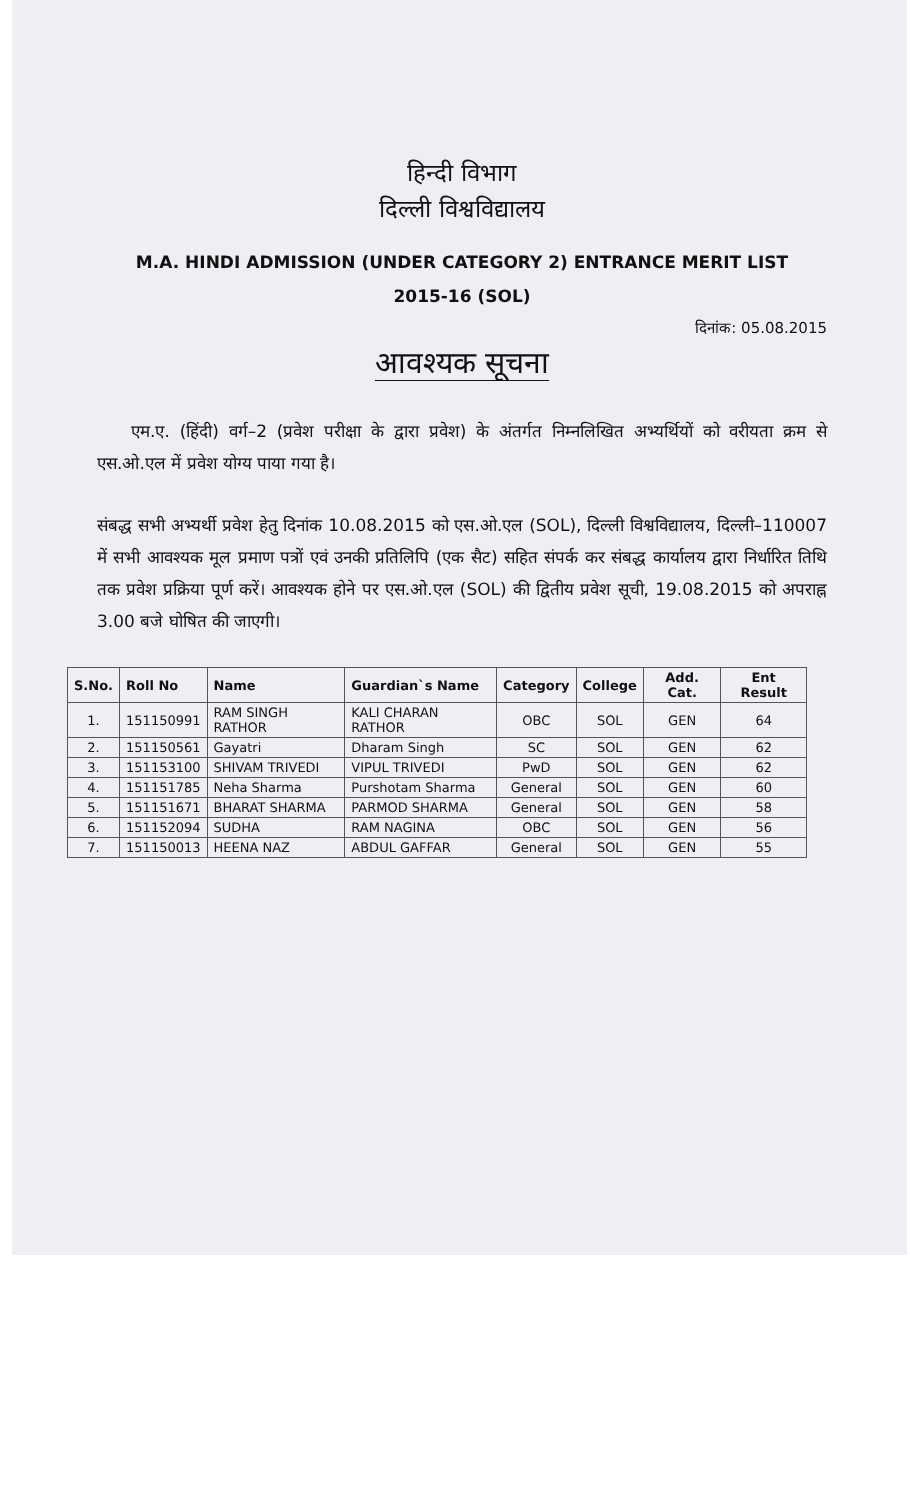हिन्दी विभाग
दिल्ली विश्वविद्यालय
M.A. HINDI ADMISSION (UNDER CATEGORY 2) ENTRANCE MERIT LIST
2015-16 (SOL)
दिनांक: 05.08.2015
आवश्यक सूचना
  एम.ए. (हिंदी) वर्ग–2 (प्रवेश परीक्षा के द्वारा प्रवेश) के अंतर्गत निम्नलिखित अभ्यर्थियों को वरीयता क्रम से एस.ओ.एल में प्रवेश योग्य पाया गया है।
संबद्ध सभी अभ्यर्थी प्रवेश हेतु दिनांक 10.08.2015 को एस.ओ.एल (SOL), दिल्ली विश्वविद्यालय, दिल्ली–110007 में सभी आवश्यक मूल प्रमाण पत्रों एवं उनकी प्रतिलिपि (एक सैट) सहित संपर्क कर संबद्ध कार्यालय द्वारा निर्धारित तिथि तक प्रवेश प्रक्रिया पूर्ण करें। आवश्यक होने पर एस.ओ.एल (SOL) की द्वितीय प्रवेश सूची, 19.08.2015 को अपराह्न 3.00 बजे घोषित की जाएगी।
| S.No. | Roll No | Name | Guardian`s Name | Category | College | Add. Cat. | Ent Result |
| --- | --- | --- | --- | --- | --- | --- | --- |
| 1. | 151150991 | RAM SINGH RATHOR | KALI CHARAN RATHOR | OBC | SOL | GEN | 64 |
| 2. | 151150561 | Gayatri | Dharam Singh | SC | SOL | GEN | 62 |
| 3. | 151153100 | SHIVAM TRIVEDI | VIPUL TRIVEDI | PwD | SOL | GEN | 62 |
| 4. | 151151785 | Neha Sharma | Purshotam Sharma | General | SOL | GEN | 60 |
| 5. | 151151671 | BHARAT SHARMA | PARMOD SHARMA | General | SOL | GEN | 58 |
| 6. | 151152094 | SUDHA | RAM NAGINA | OBC | SOL | GEN | 56 |
| 7. | 151150013 | HEENA NAZ | ABDUL GAFFAR | General | SOL | GEN | 55 |